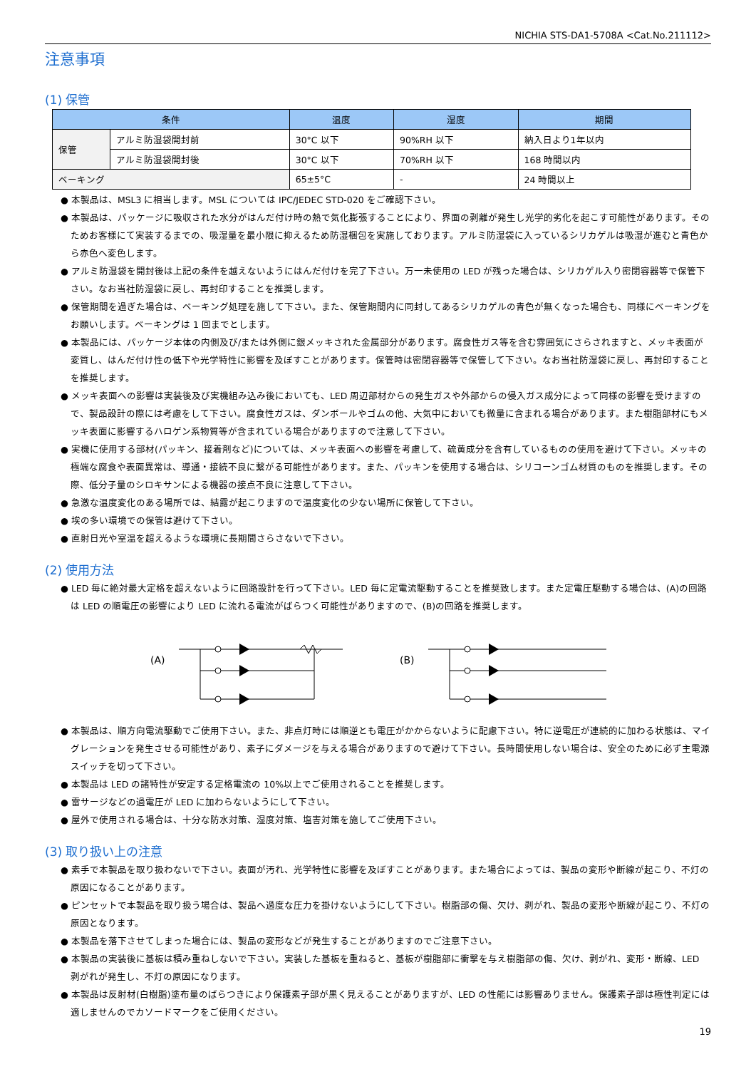NICHIA STS-DA1-5708A <Cat.No.211112>
注意事項
(1) 保管
| 条件 | | 温度 | 湿度 | 期間 |
| --- | --- | --- | --- | --- |
| 保管 | アルミ防湿袋開封前 | 30°C 以下 | 90%RH 以下 | 納入日より1年以内 |
| | アルミ防湿袋開封後 | 30°C 以下 | 70%RH 以下 | 168 時間以内 |
| ベーキング | | 65±5°C | - | 24 時間以上 |
● 本製品は、MSL3 に相当します。MSL については IPC/JEDEC STD-020 をご確認下さい。
● 本製品は、パッケージに吸収された水分がはんだ付け時の熱で気化膨張することにより、界面の剥離が発生し光学的劣化を起こす可能性があります。そのためお客様にて実装するまでの、吸湿量を最小限に抑えるため防湿梱包を実施しております。アルミ防湿袋に入っているシリカゲルは吸湿が進むと青色から赤色へ変色します。
● アルミ防湿袋を開封後は上記の条件を越えないようにはんだ付けを完了下さい。万一未使用の LED が残った場合は、シリカゲル入り密閉容器等で保管下さい。なお当社防湿袋に戻し、再封印することを推奨します。
● 保管期間を過ぎた場合は、ベーキング処理を施して下さい。また、保管期間内に同封してあるシリカゲルの青色が無くなった場合も、同様にベーキングをお願いします。ベーキングは 1 回までとします。
● 本製品には、パッケージ本体の内側及び/または外側に銀メッキされた金属部分があります。腐食性ガス等を含む雰囲気にさらされますと、メッキ表面が変質し、はんだ付け性の低下や光学特性に影響を及ぼすことがあります。保管時は密閉容器等で保管して下さい。なお当社防湿袋に戻し、再封印することを推奨します。
● メッキ表面への影響は実装後及び実機組み込み後においても、LED 周辺部材からの発生ガスや外部からの侵入ガス成分によって同様の影響を受けますので、製品設計の際には考慮をして下さい。腐食性ガスは、ダンボールやゴムの他、大気中においても微量に含まれる場合があります。また樹脂部材にもメッキ表面に影響するハロゲン系物質等が含まれている場合がありますので注意して下さい。
● 実機に使用する部材(パッキン、接着剤など)については、メッキ表面への影響を考慮して、硫黄成分を含有しているものの使用を避けて下さい。メッキの極端な腐食や表面異常は、導通・接続不良に繋がる可能性があります。また、パッキンを使用する場合は、シリコーンゴム材質のものを推奨します。その際、低分子量のシロキサンによる機器の接点不良に注意して下さい。
● 急激な温度変化のある場所では、結露が起こりますので温度変化の少ない場所に保管して下さい。
● 埃の多い環境での保管は避けて下さい。
● 直射日光や室温を超えるような環境に長期間さらさないで下さい。
(2) 使用方法
● LED 毎に絶対最大定格を超えないように回路設計を行って下さい。LED 毎に定電流駆動することを推奨致します。また定電圧駆動する場合は、(A)の回路は LED の順電圧の影響により LED に流れる電流がばらつく可能性がありますので、(B)の回路を推奨します。
(A)
(B)
● 本製品は、順方向電流駆動でご使用下さい。また、非点灯時には順逆とも電圧がかからないように配慮下さい。特に逆電圧が連続的に加わる状態は、マイグレーションを発生させる可能性があり、素子にダメージを与える場合がありますので避けて下さい。長時間使用しない場合は、安全のために必ず主電源スイッチを切って下さい。
● 本製品は LED の諸特性が安定する定格電流の 10%以上でご使用されることを推奨します。
● 雷サージなどの過電圧が LED に加わらないようにして下さい。
● 屋外で使用される場合は、十分な防水対策、湿度対策、塩害対策を施してご使用下さい。
(3) 取り扱い上の注意
● 素手で本製品を取り扱わないで下さい。表面が汚れ、光学特性に影響を及ぼすことがあります。また場合によっては、製品の変形や断線が起こり、不灯の原因になることがあります。
● ピンセットで本製品を取り扱う場合は、製品へ過度な圧力を掛けないようにして下さい。樹脂部の傷、欠け、剥がれ、製品の変形や断線が起こり、不灯の原因となります。
● 本製品を落下させてしまった場合には、製品の変形などが発生することがありますのでご注意下さい。
● 本製品の実装後に基板は積み重ねしないで下さい。実装した基板を重ねると、基板が樹脂部に衝撃を与え樹脂部の傷、欠け、剥がれ、変形・断線、LED 剥がれが発生し、不灯の原因になります。
● 本製品は反射材(白樹脂)塗布量のばらつきにより保護素子部が黒く見えることがありますが、LED の性能には影響ありません。保護素子部は極性判定には適しませんのでカソードマークをご使用ください。
19